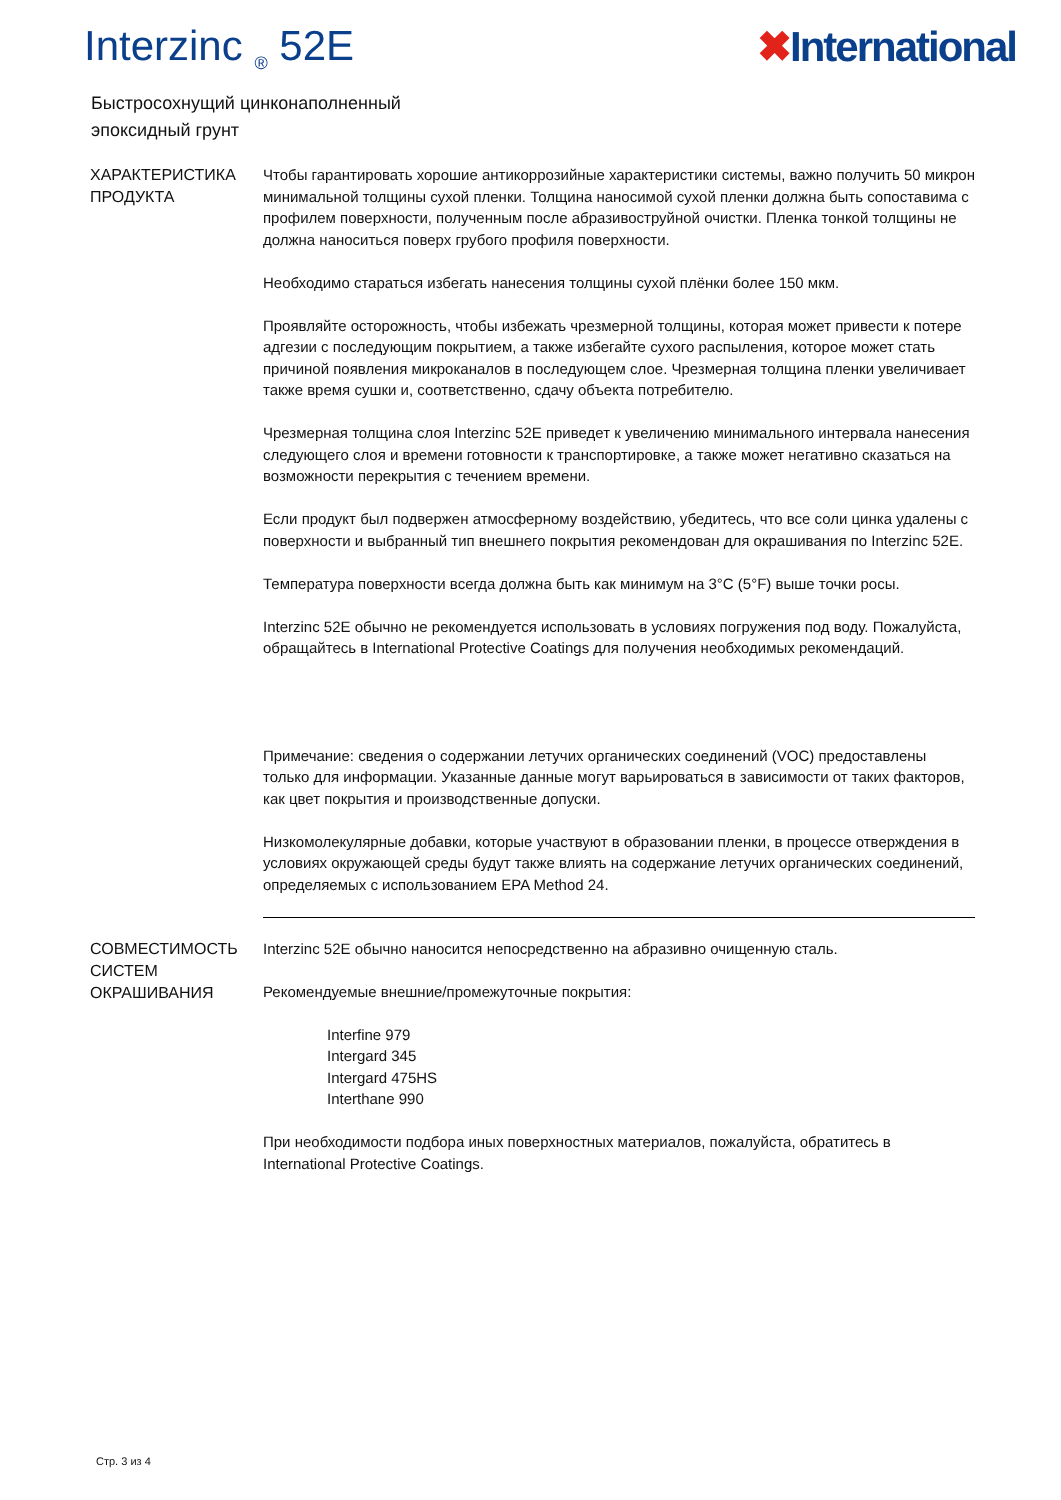Interzinc <sub>®</sub> 52E ✖International
Быстросохнущий цинконаполненный
эпоксидный грунт
ХАРАКТЕРИСТИКА ПРОДУКТА
Чтобы гарантировать хорошие антикоррозийные характеристики системы, важно получить 50 микрон минимальной толщины сухой пленки. Толщина наносимой сухой пленки должна быть сопоставима с профилем поверхности, полученным после абразивоструйной очистки. Пленка тонкой толщины не должна наноситься поверх грубого профиля поверхности.
Необходимо стараться избегать нанесения толщины сухой плёнки более 150 мкм.
Проявляйте осторожность, чтобы избежать чрезмерной толщины, которая может привести к потере адгезии с последующим покрытием, а также избегайте сухого распыления, которое может стать причиной появления микроканалов в последующем слое. Чрезмерная толщина пленки увеличивает также время сушки и, соответственно, сдачу объекта потребителю.
Чрезмерная толщина слоя Interzinc 52E приведет к увеличению минимального интервала нанесения следующего слоя и времени готовности к транспортировке, а также может негативно сказаться на возможности перекрытия с течением времени.
Если продукт был подвержен атмосферному воздействию, убедитесь, что все соли цинка удалены с поверхности и выбранный тип внешнего покрытия рекомендован для окрашивания по Interzinc 52E.
Температура поверхности всегда должна быть как минимум на 3°C (5°F) выше точки росы.
Interzinc 52E обычно не рекомендуется использовать в условиях погружения под воду. Пожалуйста, обращайтесь в International Protective Coatings для получения необходимых рекомендаций.
Примечание: сведения о содержании летучих органических соединений (VOC) предоставлены только для информации. Указанные данные могут варьироваться в зависимости от таких факторов, как цвет покрытия и производственные допуски.
Низкомолекулярные добавки, которые участвуют в образовании пленки, в процессе отверждения в условиях окружающей среды будут также влиять на содержание летучих органических соединений, определяемых с использованием EPA Method 24.
СОВМЕСТИМОСТЬ СИСТЕМ ОКРАШИВАНИЯ
Interzinc 52E обычно наносится непосредственно на абразивно очищенную сталь.
Рекомендуемые внешние/промежуточные покрытия:
Interfine 979
Intergard 345
Intergard 475HS
Interthane 990
При необходимости подбора иных поверхностных материалов, пожалуйста, обратитесь в International Protective Coatings.
Стр. 3 из 4